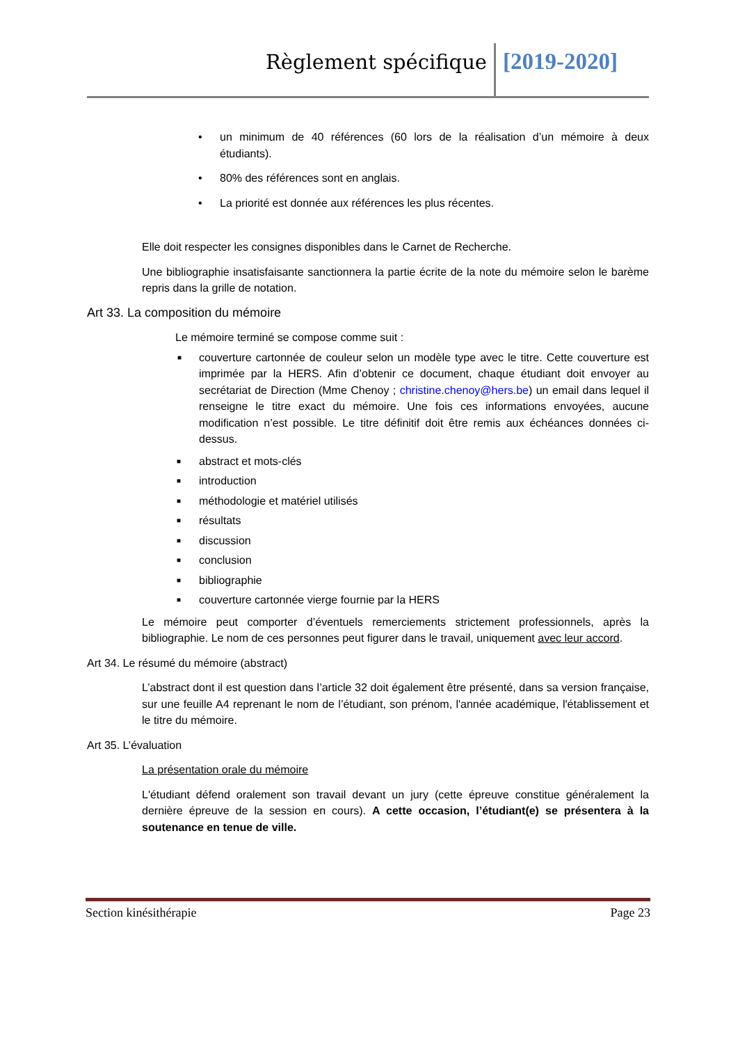Règlement spécifique [2019-2020]
• un minimum de 40 références (60 lors de la réalisation d’un mémoire à deux étudiants).
• 80% des références sont en anglais.
• La priorité est donnée aux références les plus récentes.
Elle doit respecter les consignes disponibles dans le Carnet de Recherche.
Une bibliographie insatisfaisante sanctionnera la partie écrite de la note du mémoire selon le barème repris dans la grille de notation.
Art 33. La composition du mémoire
Le mémoire terminé se compose comme suit :
■ couverture cartonnée de couleur selon un modèle type avec le titre. Cette couverture est imprimée par la HERS. Afin d’obtenir ce document, chaque étudiant doit envoyer au secrétariat de Direction (Mme Chenoy ; christine.chenoy@hers.be) un email dans lequel il renseigne le titre exact du mémoire. Une fois ces informations envoyées, aucune modification n’est possible. Le titre définitif doit être remis aux échéances données ci-dessus.
■ abstract et mots-clés
■ introduction
■ méthodologie et matériel utilisés
■ résultats
■ discussion
■ conclusion
■ bibliographie
■ couverture cartonnée vierge fournie par la HERS
Le mémoire peut comporter d’éventuels remerciements strictement professionnels, après la bibliographie. Le nom de ces personnes peut figurer dans le travail, uniquement avec leur accord.
Art 34. Le résumé du mémoire (abstract)
L’abstract dont il est question dans l’article 32 doit également être présenté, dans sa version française, sur une feuille A4 reprenant le nom de l’étudiant, son prénom, l'année académique, l'établissement et le titre du mémoire.
Art 35. L’évaluation
La présentation orale du mémoire
L'étudiant défend oralement son travail devant un jury (cette épreuve constitue généralement la dernière épreuve de la session en cours). A cette occasion, l’étudiant(e) se présentera à la soutenance en tenue de ville.
Section kinésithérapie Page 23